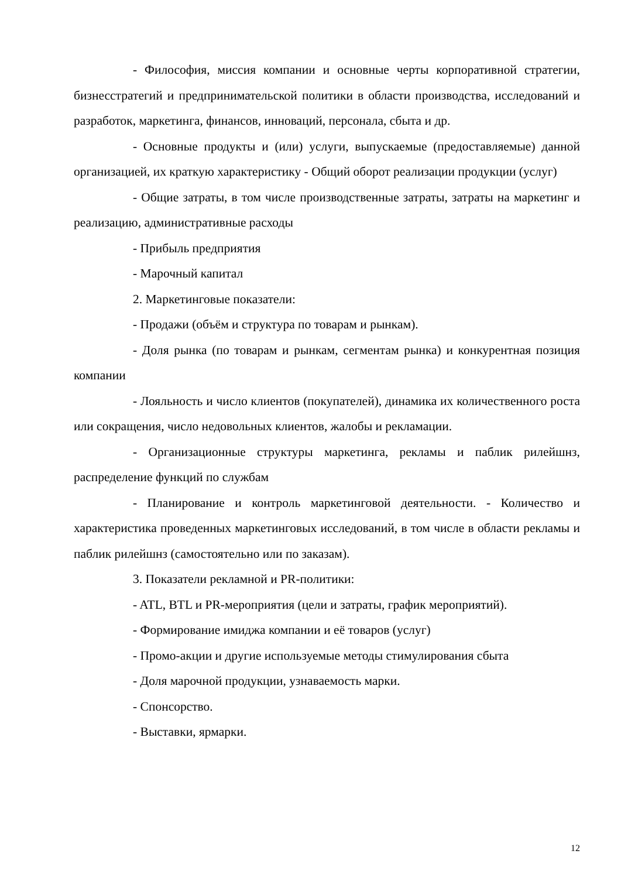- Философия, миссия компании и основные черты корпоративной стратегии, бизнесстратегий и предпринимательской политики в области производства, исследований и разработок, маркетинга, финансов, инноваций, персонала, сбыта и др.
- Основные продукты и (или) услуги, выпускаемые (предоставляемые) данной организацией, их краткую характеристику - Общий оборот реализации продукции (услуг)
- Общие затраты, в том числе производственные затраты, затраты на маркетинг и реализацию, административные расходы
- Прибыль предприятия
- Марочный капитал
2. Маркетинговые показатели:
- Продажи (объём и структура по товарам и рынкам).
- Доля рынка (по товарам и рынкам, сегментам рынка) и конкурентная позиция компании
- Лояльность и число клиентов (покупателей), динамика их количественного роста или сокращения, число недовольных клиентов, жалобы и рекламации.
- Организационные структуры маркетинга, рекламы и паблик рилейшнз, распределение функций по службам
- Планирование и контроль маркетинговой деятельности. - Количество и характеристика проведенных маркетинговых исследований, в том числе в области рекламы и паблик рилейшнз (самостоятельно или по заказам).
3. Показатели рекламной и PR-политики:
- ATL, BTL и PR-мероприятия (цели и затраты, график мероприятий).
- Формирование имиджа компании и её товаров (услуг)
- Промо-акции и другие используемые методы стимулирования сбыта
- Доля марочной продукции, узнаваемость марки.
- Спонсорство.
- Выставки, ярмарки.
12